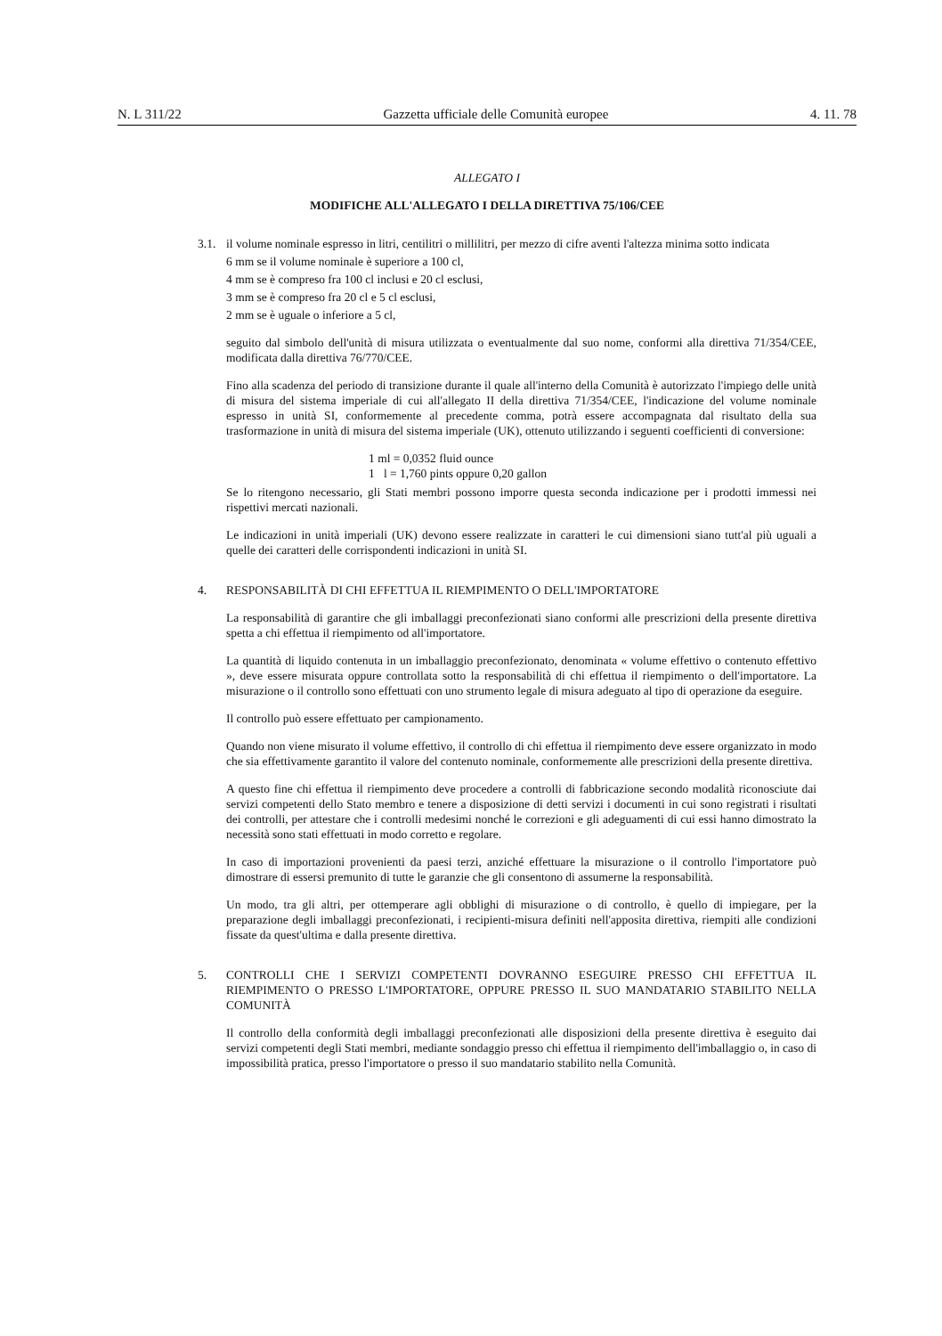N. L 311/22 Gazzetta ufficiale delle Comunità europee 4. 11. 78
ALLEGATO I
MODIFICHE ALL'ALLEGATO I DELLA DIRETTIVA 75/106/CEE
3.1.
il volume nominale espresso in litri, centilitri o millilitri, per mezzo di cifre aventi l'altezza minima sotto indicata
6 mm se il volume nominale è superiore a 100 cl,
4 mm se è compreso fra 100 cl inclusi e 20 cl esclusi,
3 mm se è compreso fra 20 cl e 5 cl esclusi,
2 mm se è uguale o inferiore a 5 cl,
seguito dal simbolo dell'unità di misura utilizzata o eventualmente dal suo nome, conformi alla direttiva 71/354/CEE, modificata dalla direttiva 76/770/CEE.
Fino alla scadenza del periodo di transizione durante il quale all'interno della Comunità è autorizzato l'impiego delle unità di misura del sistema imperiale di cui all'allegato II della direttiva 71/354/CEE, l'indicazione del volume nominale espresso in unità SI, conformemente al precedente comma, potrà essere accompagnata dal risultato della sua trasformazione in unità di misura del sistema imperiale (UK), ottenuto utilizzando i seguenti coefficienti di conversione:
1 ml = 0,0352 fluid ounce
1 l = 1,760 pints oppure 0,20 gallon
Se lo ritengono necessario, gli Stati membri possono imporre questa seconda indicazione per i prodotti immessi nei rispettivi mercati nazionali.
Le indicazioni in unità imperiali (UK) devono essere realizzate in caratteri le cui dimensioni siano tutt'al più uguali a quelle dei caratteri delle corrispondenti indicazioni in unità SI.
4. RESPONSABILITÀ DI CHI EFFETTUA IL RIEMPIMENTO O DELL'IMPORTATORE
La responsabilità di garantire che gli imballaggi preconfezionati siano conformi alle prescrizioni della presente direttiva spetta a chi effettua il riempimento od all'importatore.
La quantità di liquido contenuta in un imballaggio preconfezionato, denominata « volume effettivo o contenuto effettivo », deve essere misurata oppure controllata sotto la responsabilità di chi effettua il riempimento o dell'importatore. La misurazione o il controllo sono effettuati con uno strumento legale di misura adeguato al tipo di operazione da eseguire.
Il controllo può essere effettuato per campionamento.
Quando non viene misurato il volume effettivo, il controllo di chi effettua il riempimento deve essere organizzato in modo che sia effettivamente garantito il valore del contenuto nominale, conformemente alle prescrizioni della presente direttiva.
A questo fine chi effettua il riempimento deve procedere a controlli di fabbricazione secondo modalità riconosciute dai servizi competenti dello Stato membro e tenere a disposizione di detti servizi i documenti in cui sono registrati i risultati dei controlli, per attestare che i controlli medesimi nonché le correzioni e gli adeguamenti di cui essi hanno dimostrato la necessità sono stati effettuati in modo corretto e regolare.
In caso di importazioni provenienti da paesi terzi, anziché effettuare la misurazione o il controllo l'importatore può dimostrare di essersi premunito di tutte le garanzie che gli consentono di assumerne la responsabilità.
Un modo, tra gli altri, per ottemperare agli obblighi di misurazione o di controllo, è quello di impiegare, per la preparazione degli imballaggi preconfezionati, i recipienti-misura definiti nell'apposita direttiva, riempiti alle condizioni fissate da quest'ultima e dalla presente direttiva.
5. CONTROLLI CHE I SERVIZI COMPETENTI DOVRANNO ESEGUIRE PRESSO CHI EFFETTUA IL RIEMPIMENTO O PRESSO L'IMPORTATORE, OPPURE PRESSO IL SUO MANDATARIO STABILITO NELLA COMUNITÀ
Il controllo della conformità degli imballaggi preconfezionati alle disposizioni della presente direttiva è eseguito dai servizi competenti degli Stati membri, mediante sondaggio presso chi effettua il riempimento dell'imballaggio o, in caso di impossibilità pratica, presso l'importatore o presso il suo mandatario stabilito nella Comunità.